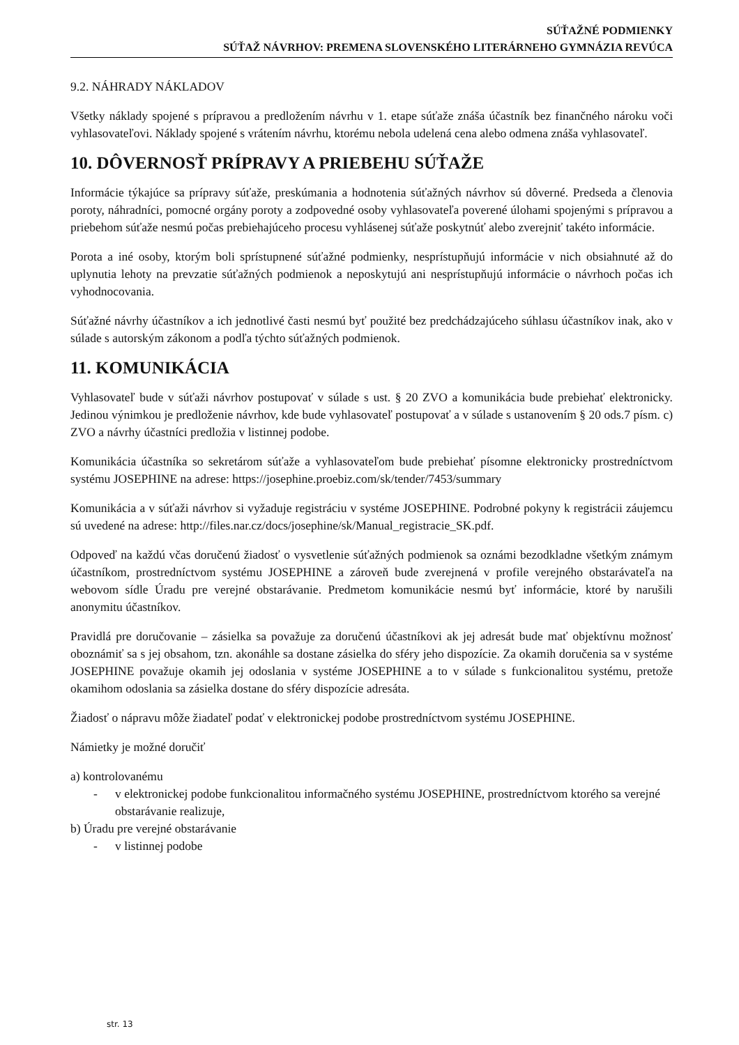SÚŤAŽNÉ PODMIENKY
SÚŤAŽ NÁVRHOV: PREMENA SLOVENSKÉHO LITERÁRNEHO GYMNÁZIA REVÚCA
9.2. NÁHRADY NÁKLADOV
Všetky náklady spojené s prípravou a predložením návrhu v 1. etape súťaže znáša účastník bez finančného nároku voči vyhlasovateľovi. Náklady spojené s vrátením návrhu, ktorému nebola udelená cena alebo odmena znáša vyhlasovateľ.
10. DÔVERNOSŤ PRÍPRAVY A PRIEBEHU SÚŤAŽE
Informácie týkajúce sa prípravy súťaže, preskúmania a hodnotenia súťažných návrhov sú dôverné. Predseda a členovia poroty, náhradníci, pomocné orgány poroty a zodpovedné osoby vyhlasovateľa poverené úlohami spojenými s prípravou a priebehom súťaže nesmú počas prebiehajúceho procesu vyhlásenej súťaže poskytnúť alebo zverejniť takéto informácie.
Porota a iné osoby, ktorým boli sprístupnené súťažné podmienky, nesprístupňujú informácie v nich obsiahnuté až do uplynutia lehoty na prevzatie súťažných podmienok a neposkytujú ani nesprístupňujú informácie o návrhoch počas ich vyhodnocovania.
Súťažné návrhy účastníkov a ich jednotlivé časti nesmú byť použité bez predchádzajúceho súhlasu účastníkov inak, ako v súlade s autorským zákonom a podľa týchto súťažných podmienok.
11. KOMUNIKÁCIA
Vyhlasovateľ bude v súťaži návrhov postupovať v súlade s ust. § 20 ZVO a komunikácia bude prebiehať elektronicky. Jedinou výnimkou je predloženie návrhov, kde bude vyhlasovateľ postupovať a v súlade s ustanovením § 20 ods.7 písm. c) ZVO a návrhy účastníci predložia v listinnej podobe.
Komunikácia účastníka so sekretárom súťaže a vyhlasovateľom bude prebiehať písomne elektronicky prostredníctvom systému JOSEPHINE na adrese: https://josephine.proebiz.com/sk/tender/7453/summary
Komunikácia a v súťaži návrhov si vyžaduje registráciu v systéme JOSEPHINE. Podrobné pokyny k registrácii záujemcu sú uvedené na adrese: http://files.nar.cz/docs/josephine/sk/Manual_registracie_SK.pdf.
Odpoveď na každú včas doručenú žiadosť o vysvetlenie súťažných podmienok sa oznámi bezodkladne všetkým známym účastníkom, prostredníctvom systému JOSEPHINE a zároveň bude zverejnená v profile verejného obstarávateľa na webovom sídle Úradu pre verejné obstarávanie. Predmetom komunikácie nesmú byť informácie, ktoré by narušili anonymitu účastníkov.
Pravidlá pre doručovanie – zásielka sa považuje za doručenú účastníkovi ak jej adresát bude mať objektívnu možnosť oboznámiť sa s jej obsahom, tzn. akonáhle sa dostane zásielka do sféry jeho dispozície. Za okamih doručenia sa v systéme JOSEPHINE považuje okamih jej odoslania v systéme JOSEPHINE a to v súlade s funkcionalitou systému, pretože okamihom odoslania sa zásielka dostane do sféry dispozície adresáta.
Žiadosť o nápravu môže žiadateľ podať v elektronickej podobe prostredníctvom systému JOSEPHINE.
Námietky je možné doručiť
a) kontrolovanému
- v elektronickej podobe funkcionalitou informačného systému JOSEPHINE, prostredníctvom ktorého sa verejné obstarávanie realizuje,
b) Úradu pre verejné obstarávanie
- v listinnej podobe
str. 13